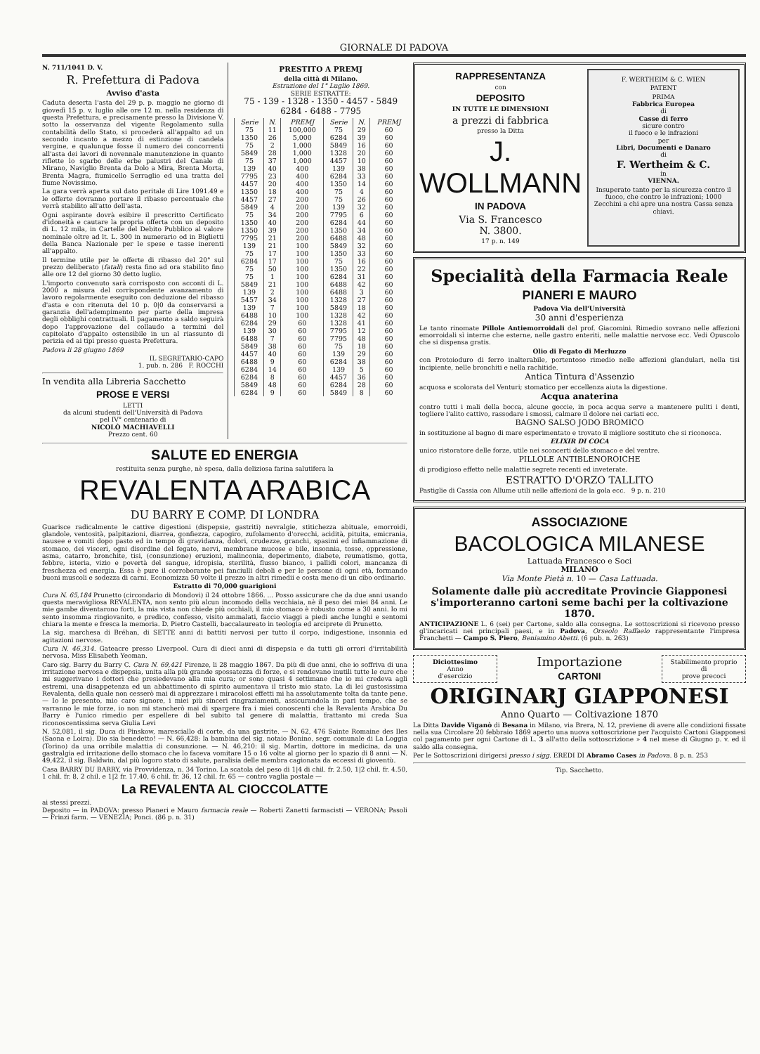GIORNALE DI PADOVA
N. 711/1041 D. V.
R. Prefettura di Padova
Avviso d'asta
Caduta deserta l'asta del 29 p. p. maggio ne giorno di giovedì 15 p. v. luglio alle ore 12 m. nella residenza di questa Prefettura, e precisamente presso la Divisione V. sotto la osservanza del vigente Regolamento sulla contabilità dello Stato, si procederà all'appalto ad un secondo incanto a mezzo di estinzione di candela vergine, e qualunque fosse il numero dei concorrenti all'asta dei lavori di novennale manutenzione in quanto riflette lo sgarbo delle erbe palustri del Canale di Mirano, Naviglio Brenta da Dolo a Mira, Brenta Morta, Brenta Magra, fiumicello Serraglio ed una tratta del fiume Novissimo.
La gara verrà aperta sul dato peritale di Lire 1091.49 e le offerte dovranno portare il ribasso percentuale che verrà stabilito all'atto dell'asta.
Ogni aspirante dovrà esibire il prescritto Certificato d'idoneità e cautare la propria offerta con un deposito di L. 12 mila, in Cartelle del Debito Pubblico al valore nominale oltre ad lt. L. 300 in numerario od in Biglietti della Banca Nazionale per le spese e tasse inerenti all'appalto.
Il termine utile per le offerte di ribasso del 20° sul prezzo deliberato (fatali) resta fino ad ora stabilito fino alle ore 12 del giorno 30 detto luglio.
L'importo convenuto sarà corrisposto con acconti di L. 2000 a misura del corrispondente avanzamento di lavoro regolarmente eseguito con deduzione del ribasso d'asta e con ritenuta del 10 p. 0|0 da conservarsi a garanzia dell'adempimento per parte della impresa degli obblighi contrattuali. Il pagamento a saldo seguirà dopo l'approvazione del collaudo a termini del capitolato d'appalto ostensibile in un al riassunto di perizia ed ai tipi presso questa Prefettura.
Padova li 28 giugno 1869
IL SEGRETARIO-CAPO
1. pub. n. 286 F. ROCCHI
In vendita alla Libreria Sacchetto
PROSE E VERSI
LETTI
da alcuni studenti dell'Università di Padova
pel IV° centenario di
NICOLÒ MACHIAVELLI
Prezzo cent. 60
PRESTITO A PREMJ
della città di Milano.
Estrazione del 1° Luglio 1869.
SERIE ESTRATTE:
75 - 139 - 1328 - 1350 - 4457 - 5849
6284 - 6488 - 7795
| Serie | N. | PREMJ | Serie | N. | PREMJ |
| --- | --- | --- | --- | --- | --- |
| 75 | 11 | 100,000 | 75 | 29 | 60 |
| 1350 | 26 | 5,000 | 6284 | 39 | 60 |
| 75 | 2 | 1,000 | 5849 | 16 | 60 |
| 5849 | 28 | 1,000 | 1328 | 20 | 60 |
| 75 | 37 | 1,000 | 4457 | 10 | 60 |
| 139 | 40 | 400 | 139 | 38 | 60 |
| 7795 | 23 | 400 | 6284 | 33 | 60 |
| 4457 | 20 | 400 | 1350 | 14 | 60 |
| 1350 | 18 | 400 | 75 | 4 | 60 |
| 4457 | 27 | 200 | 75 | 26 | 60 |
| 5849 | 4 | 200 | 139 | 32 | 60 |
| 75 | 34 | 200 | 7795 | 6 | 60 |
| 1350 | 40 | 200 | 6284 | 44 | 60 |
| 1350 | 39 | 200 | 1350 | 34 | 60 |
| 7795 | 21 | 200 | 6488 | 48 | 60 |
| 139 | 21 | 100 | 5849 | 32 | 60 |
| 75 | 17 | 100 | 1350 | 33 | 60 |
| 6284 | 17 | 100 | 75 | 16 | 60 |
| 75 | 50 | 100 | 1350 | 22 | 60 |
| 75 | 1 | 100 | 6284 | 31 | 60 |
| 5849 | 21 | 100 | 6488 | 42 | 60 |
| 139 | 2 | 100 | 6488 | 3 | 60 |
| 5457 | 34 | 100 | 1328 | 27 | 60 |
| 139 | 7 | 100 | 5849 | 18 | 60 |
| 6488 | 10 | 100 | 1328 | 42 | 60 |
| 6284 | 29 | 60 | 1328 | 41 | 60 |
| 139 | 30 | 60 | 7795 | 12 | 60 |
| 6488 | 7 | 60 | 7795 | 48 | 60 |
| 5849 | 38 | 60 | 75 | 18 | 60 |
| 4457 | 40 | 60 | 139 | 29 | 60 |
| 6488 | 9 | 60 | 6284 | 38 | 60 |
| 6284 | 14 | 60 | 139 | 5 | 60 |
| 6284 | 8 | 60 | 4457 | 36 | 60 |
| 5849 | 48 | 60 | 6284 | 28 | 60 |
| 6284 | 9 | 60 | 5849 | 8 | 60 |
SALUTE ED ENERGIA
restituita senza purghe, nè spesa, dalla deliziosa farina salutifera la
REVALENTA ARABICA
DU BARRY E COMP. DI LONDRA
Guarisce radicalmente le cattive digestioni (dispepsie, gastriti) nevralgie, stitichezza abituale, emorroidi, glandole, ventosità, palpitazioni, diarrea, gonfiezza, capogiro, zufolamento d'orecchi, acidità, pituita, emicrania, nausee e vomiti dopo pasto ed in tempo di gravidanza, dolori, crudezze, granchi, spasimi ed infiammazione di stomaco, dei visceri, ogni disordine del fegato, nervi, membrane mucose e bile, insonnia, tosse, oppressione, asma, catarro, bronchite, tisi, (consunzione) eruzioni, malinconia, deperimento, diabete, reumatismo, gotta, febbre, isteria, vizio e povertà del sangue, idropisia, sterilità, flusso bianco, i pallidi colori, mancanza di freschezza ed energia. Essa è pure il corroborante pei fanciulli deboli e per le persone di ogni età, formando buoni muscoli e sodezza di carni. Economizza 50 volte il prezzo in altri rimedii e costa meno di un cibo ordinario.
Estratto di 70,000 guarigioni
Cura N. 65,184 Prunetto (circondario di Mondovi) il 24 ottobre 1866. ... Posso assicurare che da due anni usando questa meravigliosa REVALENTA, non sento più alcun incomodo della vecchiaia, nè il peso dei miei 84 anni. Le mie gambe diventarono forti, la mia vista non chiede più occhiali, il mio stomaco è robusto come a 30 anni. Io mi sento insomma ringiovanito, e predico, confesso, visito ammalati, faccio viaggi a piedi anche lunghi e sentomi chiara la mente e fresca la memoria. D. Pietro Castelli, baccalaureato in teologia ed arciprete di Prunetto.
La sig. marchesa di Bréhan, di SETTE anni di battiti nervosi per tutto il corpo, indigestione, insonnia ed agitazioni nervose.
Cura N. 46,314. Gateacre presso Liverpool. Cura di dieci anni di dispepsia e da tutti gli orrori d'irritabilità nervosa. Miss Elisabeth Yeoman.
Caro sig. Barry du Barry C. Cura N. 69,421 Firenze, li 28 maggio 1867. Da più di due anni, che io soffriva di una irritazione nervosa e dispepsia, unita alla più grande spossatezza di forze, e si rendevano inutili tutte le cure che mi suggerivano i dottori che presiedevano alla mia cura; or sono quasi 4 settimane che io mi credeva agli estremi, una disappetenza ed un abbattimento di spirito aumentava il tristo mio stato. La di lei gustosissima Revalenta, della quale non cesserò mai di apprezzare i miracolosi effetti mi ha assolutamente tolta da tante pene. — Io le presento, mio caro signore, i miei più sinceri ringraziamenti, assicurandola in pari tempo, che se varranno le mie forze, io non mi stancherò mai di spargere fra i miei conoscenti che la Revalenta Arabica Du Barry è l'unico rimedio per espellere di bel subito tal genere di malattia, frattanto mi creda Sua riconoscentissima serva Giulia Levi
N. 52,081, il sig. Duca di Pinskow, maresciallo di corte, da una gastrite. — N. 62, 476 Sainte Romaine des Iles (Saona e Loira). Dio sia benedetto! — N. 66,428: la bambina del sig. notaio Bonino, segr. comunale di La Loggia (Torino) da una orribile malattia di consunzione. — N. 46,210: il sig. Martin, dottore in medicina, da una gastralgia ed irritazione dello stomaco che lo faceva vomitare 15 o 16 volte al giorno per lo spazio di 8 anni — N. 49,422, il sig. Baldwin, dal più logoro stato di salute, paralisia delle membra cagionata da eccessi di gioventù.
Casa BARRY DU BARRY, via Provvidenza, n. 34 Torino. La scatola del peso di 1|4 di chil. fr. 2.50, 1|2 chil. fr. 4.50, 1 chil. fr. 8, 2 chil. e 1|2 fr. 17.40, 6 chil. fr. 36, 12 chil. fr. 65 — contro vaglia postale —
La REVALENTA AL CIOCCOLATTE
ai stessi prezzi.
Deposito — in PADOVA: presso Pianeri e Mauro farmacia reale — Roberti Zanetti farmacisti — VERONA; Pasoli — Frinzi farm. — VENEZIA; Ponci. (86 p. n. 31)
RAPPRESENTANZA
con
DEPOSITO
IN TUTTE LE DIMENSIONI
a prezzi di fabbrica
presso la Ditta
J. WOLLMANN
IN PADOVA
Via S. Francesco
N. 3800.
17 p. n. 149
F. WERTHEIM & C. WIEN
PATENT
PRIMA
Fabbrica Europea
di
Casse di ferro
sicure contro
il fuoco e le infrazioni
per
Libri, Documenti e Danaro
di
F. Wertheim & C.
in
VIENNA.
Insuperato tanto per la sicurezza contro il fuoco, che contro le infrazioni; 1000 Zecchini a chi apre una nostra Cassa senza chiavi.
Specialità della Farmacia Reale
PIANERI E MAURO
Padova Via dell'Università
30 anni d'esperienza
Le tanto rinomate Pillole Antiemorroidali del prof. Giacomini. Rimedio sovrano nelle affezioni emorroidali sì interne che esterne, nelle gastro enteriti, nelle malattie nervose ecc. Vedi Opuscolo che si dispensa gratis.
Olio di Fegato di Merluzzo
con Protoioduro di ferro inalterabile, portentoso rimedio nelle affezioni glandulari, nella tisi incipiente, nelle bronchiti e nella rachitide.
Antica Tintura d'Assenzio
acquosa e scolorata del Venturi; stomatico per eccellenza aiuta la digestione.
Acqua anaterina
contro tutti i mali della bocca, alcune goccie, in poca acqua serve a mantenere puliti i denti, togliere l'alito cattivo, rassodare i smossi, calmare il dolore nei cariati ecc.
BAGNO SALSO JODO BROMICO
in sostituzione al bagno di mare esperimentato e trovato il migliore sostituto che si riconosca.
ELIXIR DI COCA
unico ristoratore delle forze, utile nei sconcerti dello stomaco e del ventre.
PILLOLE ANTIBLENOROICHE
di prodigioso effetto nelle malattie segrete recenti ed inveterate.
ESTRATTO D'ORZO TALLITO
Pastiglie di Cassia con Allume utili nelle affezioni de la gola ecc. 9 p. n. 210
ASSOCIAZIONE
BACOLOGICA MILANESE
Lattuada Francesco e Soci
MILANO
Via Monte Pietà n. 10 — Casa Lattuada.
Solamente dalle più accreditate Provincie Giapponesi s'importeranno cartoni seme bachi per la coltivazione 1870.
ANTICIPAZIONE L. 6 (sei) per Cartone, saldo alla consegna. Le sottoscrizioni si ricevono presso gl'incaricati nei principali paesi, e in Padova, Orseolo Raffaelo rappresentante l'impresa Franchetti — Campo S. Piero, Beniamino Abetti. (6 pub. n. 263)
Diciottesimo
Anno
d'esercizio
Importazione
CARTONI
Stabilimento proprio
di
prove precoci
ORIGINARJ GIAPPONESI
Anno Quarto — Coltivazione 1870
La Ditta Davide Viganò di Besana in Milano, via Brera, N. 12, previene di avere alle condizioni fissate nella sua Circolare 20 febbraio 1869 aperto una nuova sottoscrizione per l'acquisto Cartoni Giapponesi col pagamento per ogni Cartone di L. 3 all'atto della sottoscrizione » 4 nel mese di Giugno p. v. ed il saldo alla consegna.
Per le Sottoscrizioni dirigersi presso i sigg. EREDI DI Abramo Cases in Padova. 8 p. n. 253
Tip. Sacchetto.